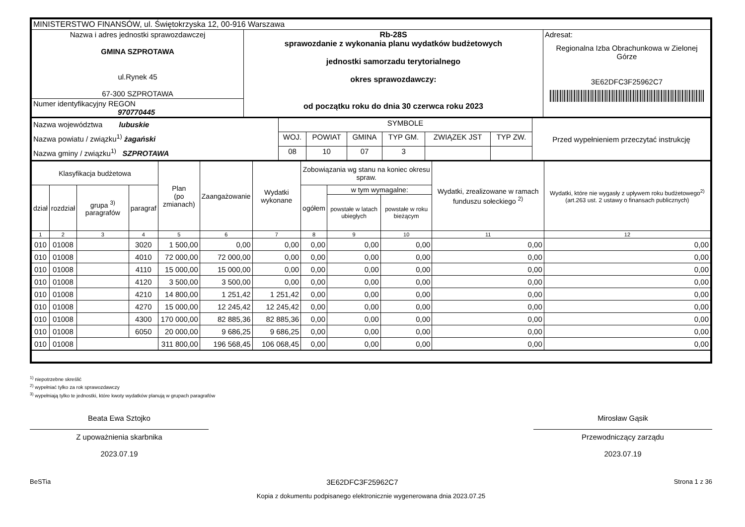| MINISTERSTWO FINANSÓW, ul. Świętokrzyska 12, 00-916 Warszawa | | |
| Nazwa i adres jednostki sprawozdawczej GMINA SZPROTAWA ul.Rynek 45 67-300 SZPROTAWA | Rb-28S sprawozdanie z wykonania planu wydatków budżetowych jednostki samorzadu terytorialnego okres sprawozdawczy: od początku roku do dnia 30 czerwca roku 2023 | Adresat: Regionalna Izba Obrachunkowa w Zielonej Górze 3E62DFC3F25962C7 |
| Numer identyfikacyjny REGON 970770445 | | |
| Nazwa województwa lubuskie Nazwa powiatu / związku<sup>1)</sup> żagański Nazwa gminy / związku<sup>1)</sup> SZPROTAWA | SYMBOLE | | | | | | Przed wypełnieniem przeczytać instrukcję |
| | WOJ. | POWIAT | GMINA | TYP GM. | ZWIĄZEK JST | TYP ZW. | |
| | 08 | 10 | 07 | 3 | | | |
| Klasyfikacja budżetowa | | | | Plan (po zmianach) | Zaangażowanie | Wydatki wykonane | Zobowiązania wg stanu na koniec okresu spraw. | | | Wydatki, zrealizowane w ramach funduszu sołeckiego <sup>2)</sup> | Wydatki, które nie wygasły z upływem roku budżetowego<sup>2)</sup> (art.263 ust. 2 ustawy o finansach publicznych) |
| --- | --- | --- | --- | --- | --- | --- | --- | --- | --- | --- | --- |
| dział | rozdział | grupa <sup>3)</sup> paragrafów | paragraf | | | | ogółem | w tym wymagalne: | | | |
| | | | | | | | | powstałe w latach ubiegłych | powstałe w roku bieżącym | | |
| 1 | 2 | 3 | 4 | 5 | 6 | 7 | 8 | 9 | 10 | 11 | 12 |
| 010 | 01008 | | 3020 | 1 500,00 | 0,00 | 0,00 | 0,00 | 0,00 | 0,00 | 0,00 | 0,00 |
| 010 | 01008 | | 4010 | 72 000,00 | 72 000,00 | 0,00 | 0,00 | 0,00 | 0,00 | 0,00 | 0,00 |
| 010 | 01008 | | 4110 | 15 000,00 | 15 000,00 | 0,00 | 0,00 | 0,00 | 0,00 | 0,00 | 0,00 |
| 010 | 01008 | | 4120 | 3 500,00 | 3 500,00 | 0,00 | 0,00 | 0,00 | 0,00 | 0,00 | 0,00 |
| 010 | 01008 | | 4210 | 14 800,00 | 1 251,42 | 1 251,42 | 0,00 | 0,00 | 0,00 | 0,00 | 0,00 |
| 010 | 01008 | | 4270 | 15 000,00 | 12 245,42 | 12 245,42 | 0,00 | 0,00 | 0,00 | 0,00 | 0,00 |
| 010 | 01008 | | 4300 | 170 000,00 | 82 885,36 | 82 885,36 | 0,00 | 0,00 | 0,00 | 0,00 | 0,00 |
| 010 | 01008 | | 6050 | 20 000,00 | 9 686,25 | 9 686,25 | 0,00 | 0,00 | 0,00 | 0,00 | 0,00 |
| 010 | 01008 | | | 311 800,00 | 196 568,45 | 106 068,45 | 0,00 | 0,00 | 0,00 | 0,00 | 0,00 |
<sup>1)</sup> niepotrzebne skreślić
<sup>2)</sup> wypełniać tylko za rok sprawozdawczy
<sup>3)</sup> wypełniają tylko te jednostki, które kwoty wydatków planują w grupach paragrafów
Beata Ewa Sztojko
Z upoważnienia skarbnika
2023.07.19
Mirosław Gąsik
Przewodniczący zarządu
2023.07.19
BeSTia 3E62DFC3F25962C7 Strona 1 z 36
Kopia z dokumentu podpisanego elektronicznie wygenerowana dnia 2023.07.25